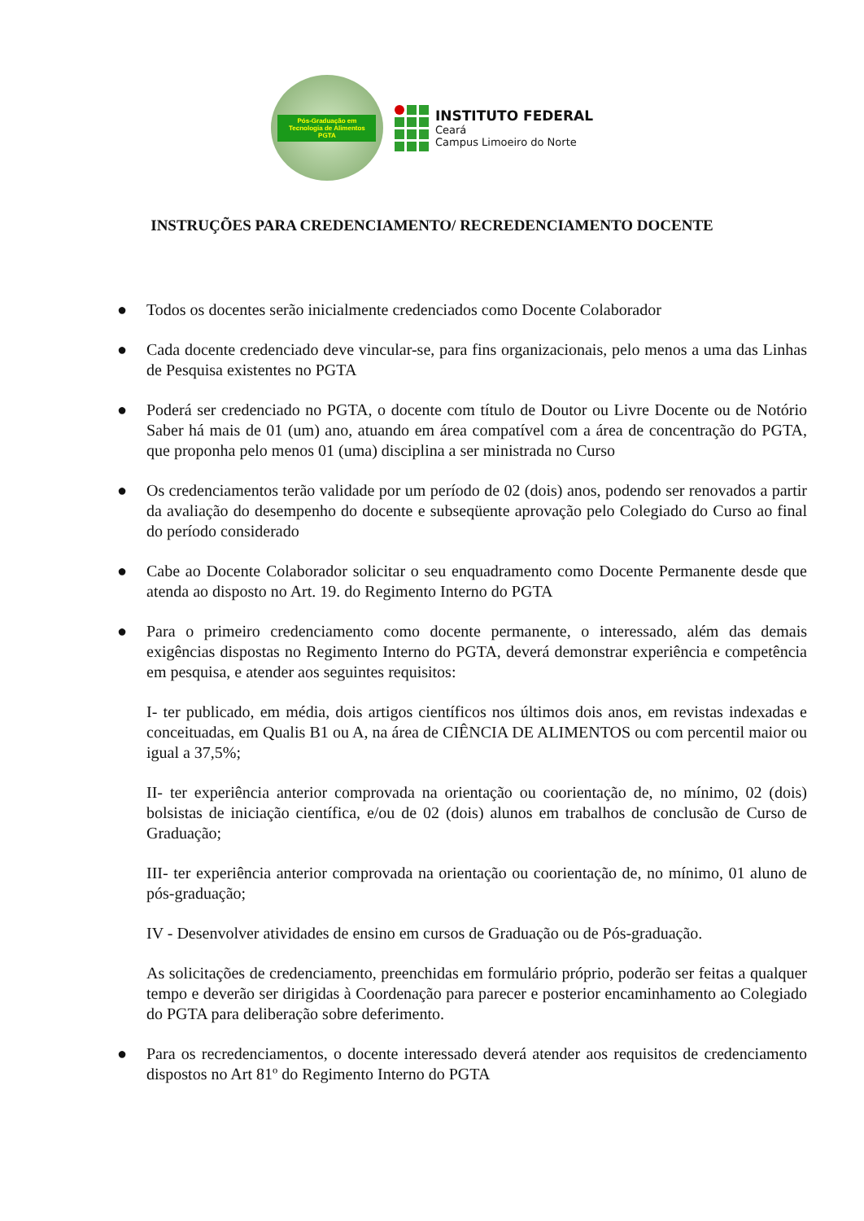Pós-Graduação em Tecnologia de Alimentos
PGTA
INSTITUTO FEDERAL
Ceará
Campus Limoeiro do Norte
INSTRUÇÕES PARA CREDENCIAMENTO/ RECREDENCIAMENTO DOCENTE
● Todos os docentes serão inicialmente credenciados como Docente Colaborador
● Cada docente credenciado deve vincular-se, para fins organizacionais, pelo menos a uma das Linhas de Pesquisa existentes no PGTA
● Poderá ser credenciado no PGTA, o docente com título de Doutor ou Livre Docente ou de Notório Saber há mais de 01 (um) ano, atuando em área compatível com a área de concentração do PGTA, que proponha pelo menos 01 (uma) disciplina a ser ministrada no Curso
● Os credenciamentos terão validade por um período de 02 (dois) anos, podendo ser renovados a partir da avaliação do desempenho do docente e subseqüente aprovação pelo Colegiado do Curso ao final do período considerado
● Cabe ao Docente Colaborador solicitar o seu enquadramento como Docente Permanente desde que atenda ao disposto no Art. 19. do Regimento Interno do PGTA
● Para o primeiro credenciamento como docente permanente, o interessado, além das demais exigências dispostas no Regimento Interno do PGTA, deverá demonstrar experiência e competência em pesquisa, e atender aos seguintes requisitos:
I- ter publicado, em média, dois artigos científicos nos últimos dois anos, em revistas indexadas e conceituadas, em Qualis B1 ou A, na área de CIÊNCIA DE ALIMENTOS ou com percentil maior ou igual a 37,5%;
II- ter experiência anterior comprovada na orientação ou coorientação de, no mínimo, 02 (dois) bolsistas de iniciação científica, e/ou de 02 (dois) alunos em trabalhos de conclusão de Curso de Graduação;
III- ter experiência anterior comprovada na orientação ou coorientação de, no mínimo, 01 aluno de pós-graduação;
IV - Desenvolver atividades de ensino em cursos de Graduação ou de Pós-graduação.
As solicitações de credenciamento, preenchidas em formulário próprio, poderão ser feitas a qualquer tempo e deverão ser dirigidas à Coordenação para parecer e posterior encaminhamento ao Colegiado do PGTA para deliberação sobre deferimento.
● Para os recredenciamentos, o docente interessado deverá atender aos requisitos de credenciamento dispostos no Art 81º do Regimento Interno do PGTA